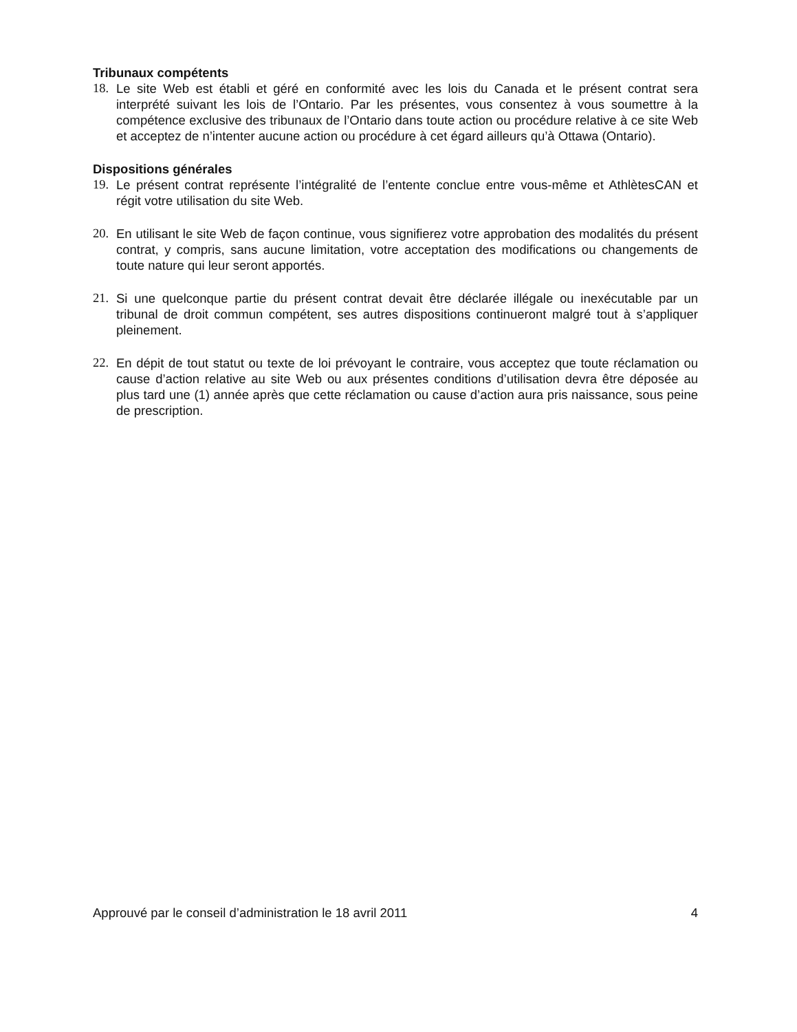Tribunaux compétents
18. Le site Web est établi et géré en conformité avec les lois du Canada et le présent contrat sera interprété suivant les lois de l’Ontario. Par les présentes, vous consentez à vous soumettre à la compétence exclusive des tribunaux de l’Ontario dans toute action ou procédure relative à ce site Web et acceptez de n’intenter aucune action ou procédure à cet égard ailleurs qu’à Ottawa (Ontario).
Dispositions générales
19. Le présent contrat représente l’intégralité de l’entente conclue entre vous-même et AthlètesCAN et régit votre utilisation du site Web.
20. En utilisant le site Web de façon continue, vous signifierez votre approbation des modalités du présent contrat, y compris, sans aucune limitation, votre acceptation des modifications ou changements de toute nature qui leur seront apportés.
21. Si une quelconque partie du présent contrat devait être déclarée illégale ou inexécutable par un tribunal de droit commun compétent, ses autres dispositions continueront malgré tout à s’appliquer pleinement.
22. En dépit de tout statut ou texte de loi prévoyant le contraire, vous acceptez que toute réclamation ou cause d’action relative au site Web ou aux présentes conditions d’utilisation devra être déposée au plus tard une (1) année après que cette réclamation ou cause d’action aura pris naissance, sous peine de prescription.
Approuvé par le conseil d’administration le 18 avril 2011 4